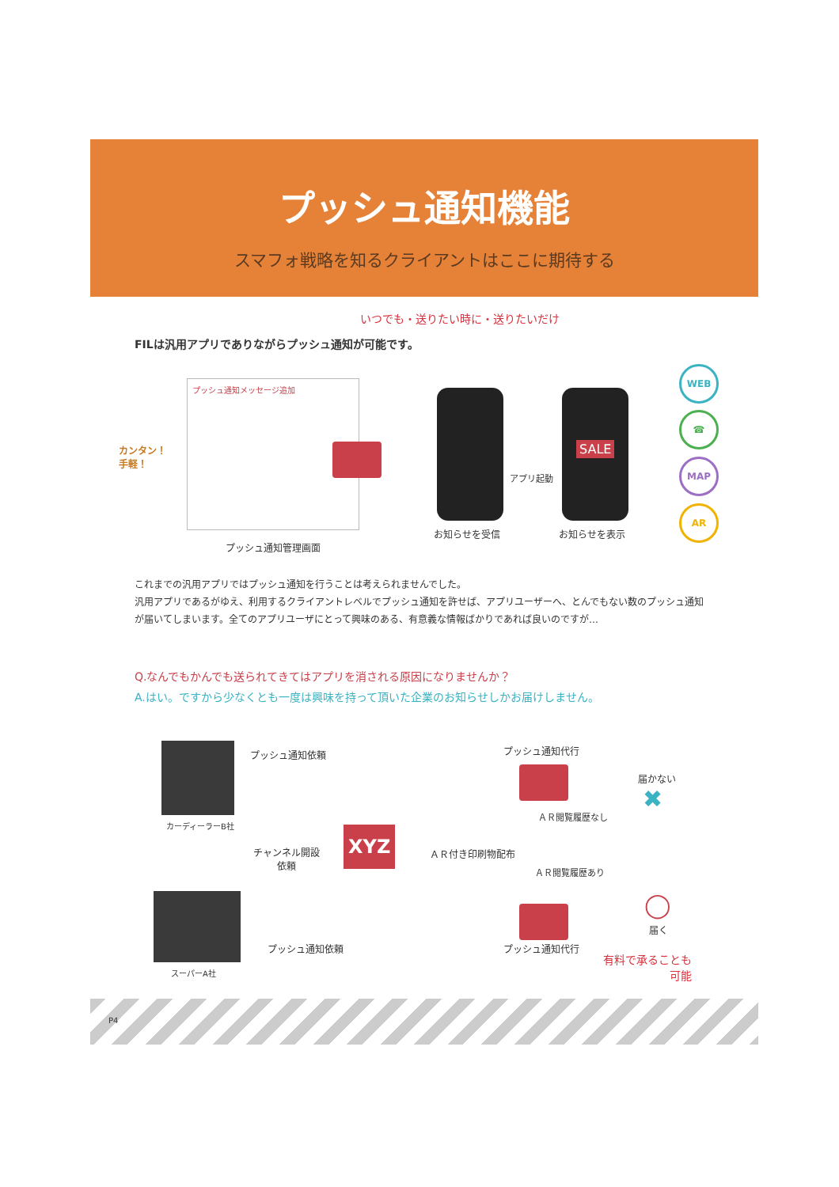プッシュ通知機能
スマフォ戦略を知るクライアントはここに期待する
いつでも・送りたい時に・送りたいだけ
FILは汎用アプリでありながらプッシュ通知が可能です。
プッシュ通知メッセージ追加
カンタン！
手軽！
SALE
アプリ起動
プッシュ通知管理画面
お知らせを受信 お知らせを表示
WEB
☎
MAP
AR
これまでの汎用アプリではプッシュ通知を行うことは考えられませんでした。
汎用アプリであるがゆえ、利用するクライアントレベルでプッシュ通知を許せば、アプリユーザーへ、とんでもない数のプッシュ通知が届いてしまいます。全てのアプリユーザにとって興味のある、有意義な情報ばかりであれば良いのですが…
Q.なんでもかんでも送られてきてはアプリを消される原因になりませんか？
A.はい。ですから少なくとも一度は興味を持って頂いた企業のお知らせしかお届けしません。
カーディーラーB社
スーパーA社
プッシュ通知依頼
チャンネル開設
依頼
プッシュ通知依頼
XYZ
プッシュ通知代行
届かない
✖
ＡＲ閲覧履歴なし
ＡＲ付き印刷物配布
ＡＲ閲覧履歴あり
プッシュ通知代行
◯
届く
有料で承ることも
可能
P4